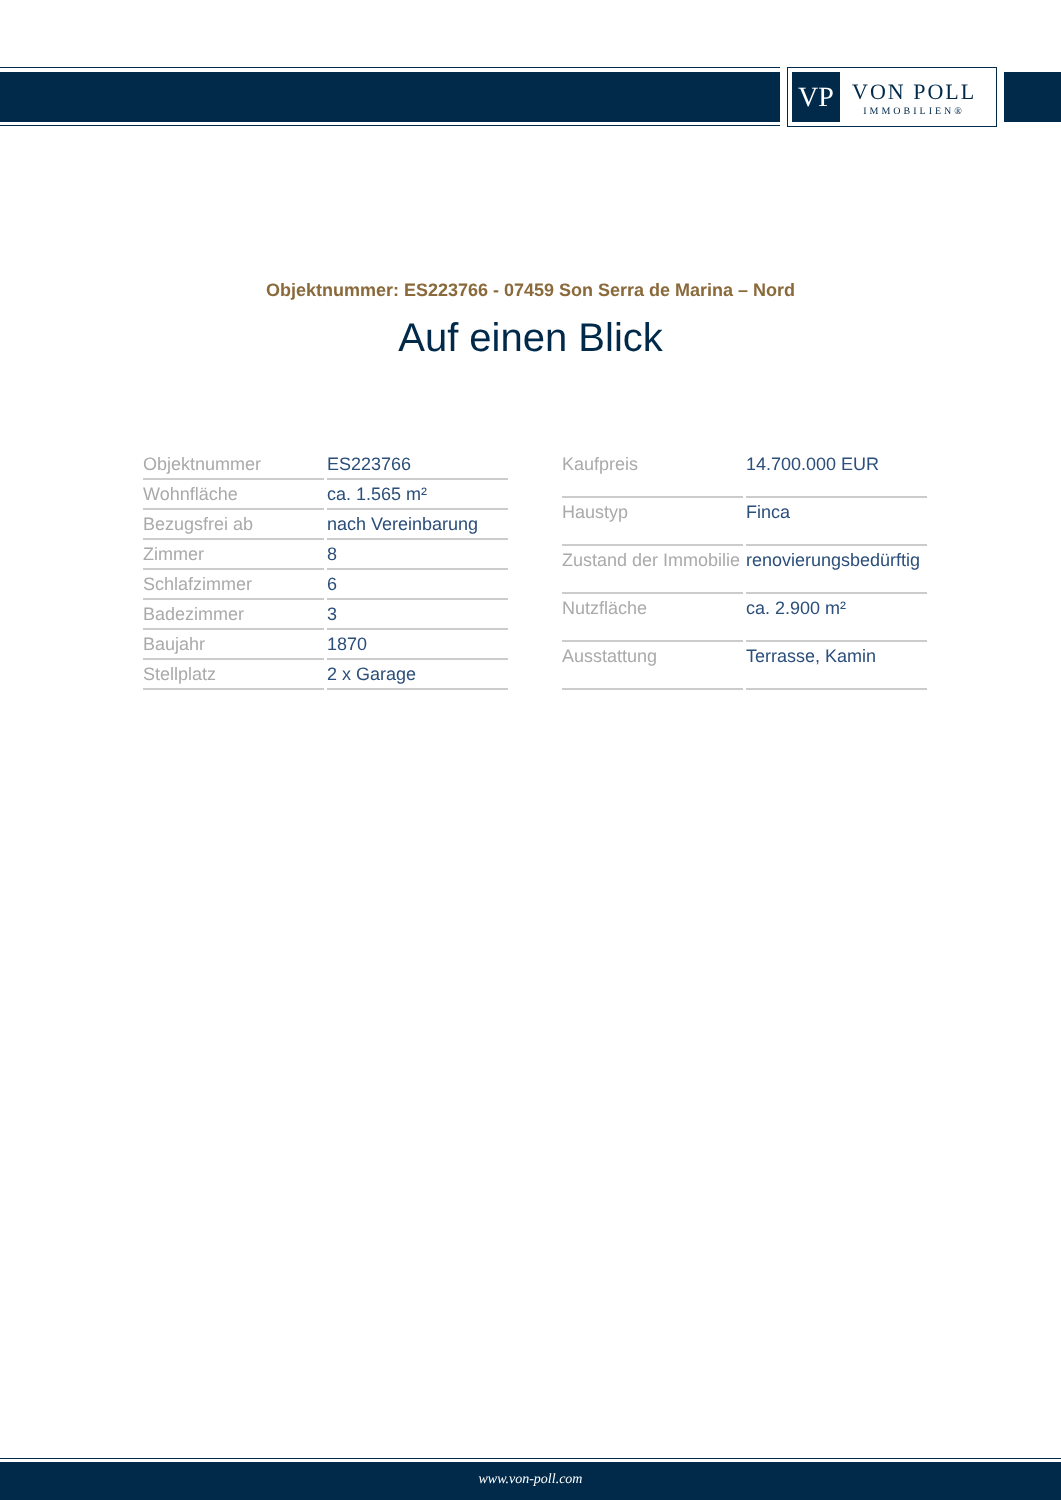VP
VON POLL
IMMOBILIEN®
Objektnummer: ES223766 - 07459 Son Serra de Marina – Nord
Auf einen Blick
| Objektnummer | ES223766 |
| Wohnfläche | ca. 1.565 m² |
| Bezugsfrei ab | nach Vereinbarung |
| Zimmer | 8 |
| Schlafzimmer | 6 |
| Badezimmer | 3 |
| Baujahr | 1870 |
| Stellplatz | 2 x Garage |
| Kaufpreis | 14.700.000 EUR |
| Haustyp | Finca |
| Zustand der Immobilie | renovierungsbedürftig |
| Nutzfläche | ca. 2.900 m² |
| Ausstattung | Terrasse, Kamin |
www.von-poll.com